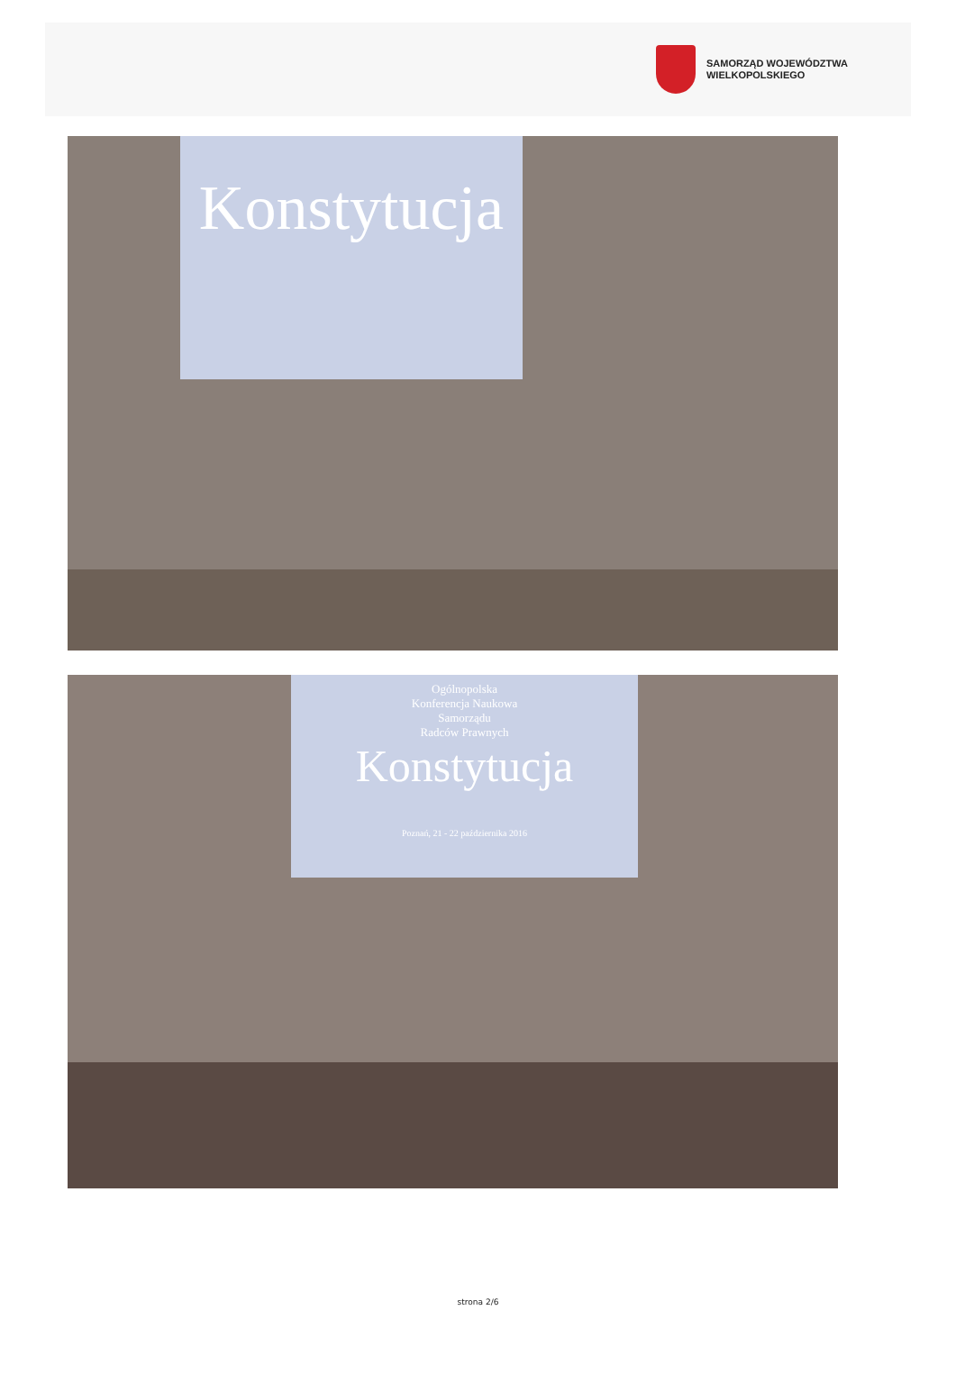SAMORZĄD WOJEWÓDZTWA
WIELKOPOLSKIEGO
Konstytucja
Ogólnopolska
Konferencja Naukowa
Samorządu
Radców Prawnych
Konstytucja
Poznań, 21 - 22 października 2016
strona 2/6